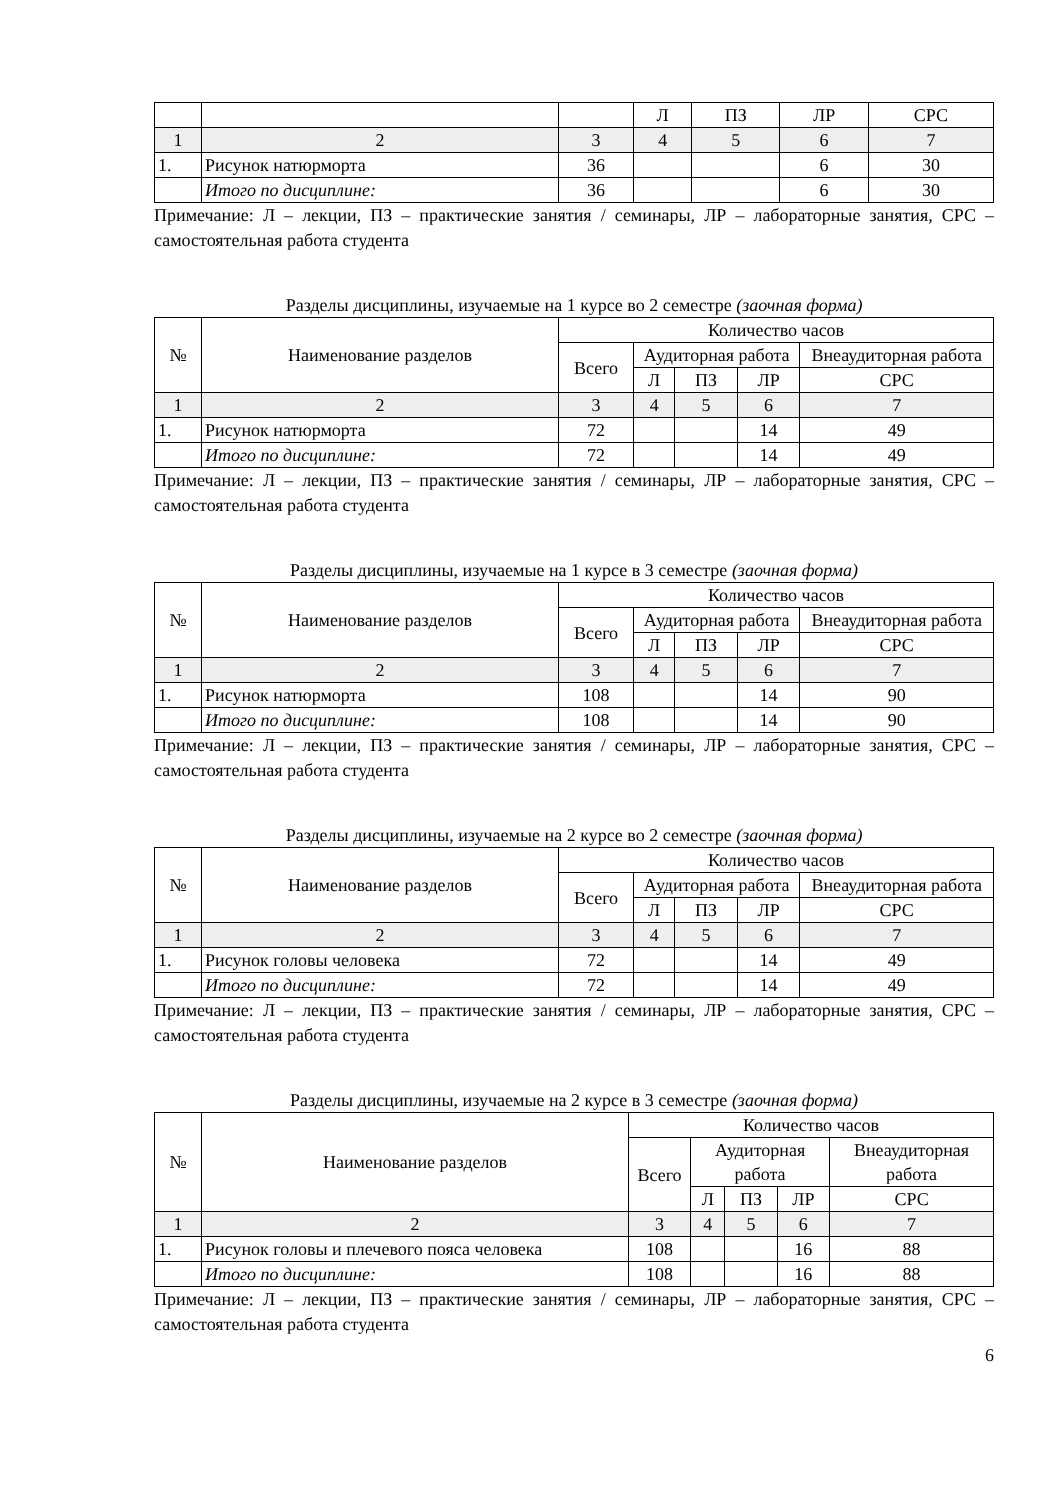| | | | Л | ПЗ | ЛР | СРС |
| 1 | 2 | 3 | 4 | 5 | 6 | 7 |
| 1. | Рисунок натюрморта | 36 | | | 6 | 30 |
| | Итого по дисциплине: | 36 | | | 6 | 30 |
Примечание: Л – лекции, ПЗ – практические занятия / семинары, ЛР – лабораторные занятия, СРС – самостоятельная работа студента
Разделы дисциплины, изучаемые на 1 курсе во 2 семестре (заочная форма)
| № | Наименование разделов | Количество часов | | | | |
| --- | --- | --- | --- | --- | --- | --- |
| | | Всего | Аудиторная работа | | | Внеаудиторная работа |
| | | | Л | ПЗ | ЛР | СРС |
| 1 | 2 | 3 | 4 | 5 | 6 | 7 |
| 1. | Рисунок натюрморта | 72 | | | 14 | 49 |
| | Итого по дисциплине: | 72 | | | 14 | 49 |
Примечание: Л – лекции, ПЗ – практические занятия / семинары, ЛР – лабораторные занятия, СРС – самостоятельная работа студента
Разделы дисциплины, изучаемые на 1 курсе в 3 семестре (заочная форма)
| № | Наименование разделов | Количество часов | | | | |
| --- | --- | --- | --- | --- | --- | --- |
| | | Всего | Аудиторная работа | | | Внеаудиторная работа |
| | | | Л | ПЗ | ЛР | СРС |
| 1 | 2 | 3 | 4 | 5 | 6 | 7 |
| 1. | Рисунок натюрморта | 108 | | | 14 | 90 |
| | Итого по дисциплине: | 108 | | | 14 | 90 |
Примечание: Л – лекции, ПЗ – практические занятия / семинары, ЛР – лабораторные занятия, СРС – самостоятельная работа студента
Разделы дисциплины, изучаемые на 2 курсе во 2 семестре (заочная форма)
| № | Наименование разделов | Количество часов | | | | |
| --- | --- | --- | --- | --- | --- | --- |
| | | Всего | Аудиторная работа | | | Внеаудиторная работа |
| | | | Л | ПЗ | ЛР | СРС |
| 1 | 2 | 3 | 4 | 5 | 6 | 7 |
| 1. | Рисунок головы человека | 72 | | | 14 | 49 |
| | Итого по дисциплине: | 72 | | | 14 | 49 |
Примечание: Л – лекции, ПЗ – практические занятия / семинары, ЛР – лабораторные занятия, СРС – самостоятельная работа студента
Разделы дисциплины, изучаемые на 2 курсе в 3 семестре (заочная форма)
| № | Наименование разделов | Количество часов | | | | |
| --- | --- | --- | --- | --- | --- | --- |
| | | Всего | Аудиторная работа | | | Внеаудиторная работа |
| | | | Л | ПЗ | ЛР | СРС |
| 1 | 2 | 3 | 4 | 5 | 6 | 7 |
| 1. | Рисунок головы и плечевого пояса человека | 108 | | | 16 | 88 |
| | Итого по дисциплине: | 108 | | | 16 | 88 |
Примечание: Л – лекции, ПЗ – практические занятия / семинары, ЛР – лабораторные занятия, СРС – самостоятельная работа студента
6